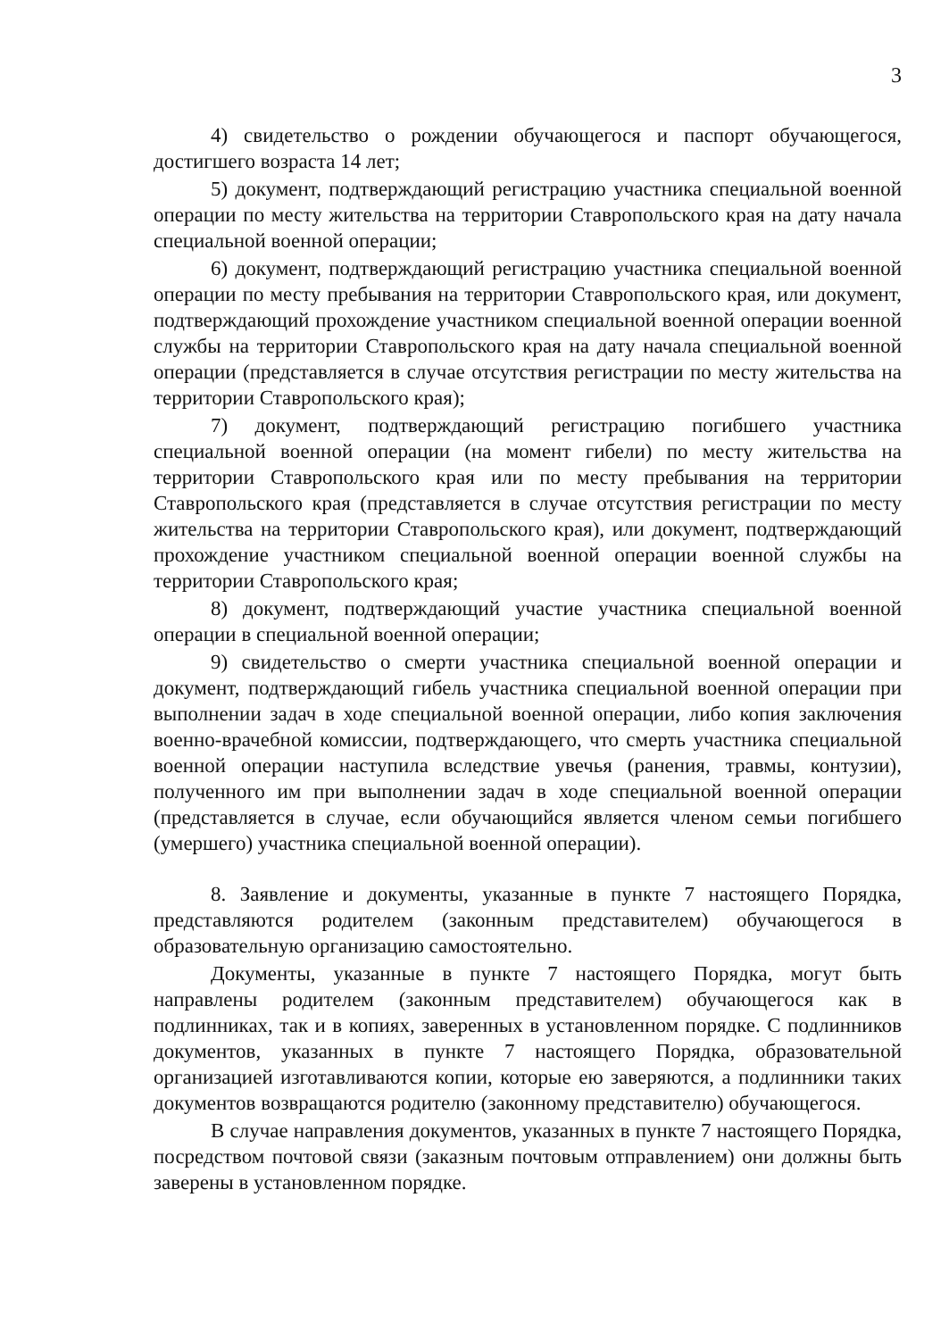3
4) свидетельство о рождении обучающегося и паспорт обучающегося, достигшего возраста 14 лет;
5) документ, подтверждающий регистрацию участника специальной военной операции по месту жительства на территории Ставропольского края на дату начала специальной военной операции;
6) документ, подтверждающий регистрацию участника специальной военной операции по месту пребывания на территории Ставропольского края, или документ, подтверждающий прохождение участником специальной военной операции военной службы на территории Ставропольского края на дату начала специальной военной операции (представляется в случае отсутствия регистрации по месту жительства на территории Ставропольского края);
7) документ, подтверждающий регистрацию погибшего участника специальной военной операции (на момент гибели) по месту жительства на территории Ставропольского края или по месту пребывания на территории Ставропольского края (представляется в случае отсутствия регистрации по месту жительства на территории Ставропольского края), или документ, подтверждающий прохождение участником специальной военной операции военной службы на территории Ставропольского края;
8) документ, подтверждающий участие участника специальной военной операции в специальной военной операции;
9) свидетельство о смерти участника специальной военной операции и документ, подтверждающий гибель участника специальной военной операции при выполнении задач в ходе специальной военной операции, либо копия заключения военно-врачебной комиссии, подтверждающего, что смерть участника специальной военной операции наступила вследствие увечья (ранения, травмы, контузии), полученного им при выполнении задач в ходе специальной военной операции (представляется в случае, если обучающийся является членом семьи погибшего (умершего) участника специальной военной операции).
8. Заявление и документы, указанные в пункте 7 настоящего Порядка, представляются родителем (законным представителем) обучающегося в образовательную организацию самостоятельно.
Документы, указанные в пункте 7 настоящего Порядка, могут быть направлены родителем (законным представителем) обучающегося как в подлинниках, так и в копиях, заверенных в установленном порядке. С подлинников документов, указанных в пункте 7 настоящего Порядка, образовательной организацией изготавливаются копии, которые ею заверяются, а подлинники таких документов возвращаются родителю (законному представителю) обучающегося.
В случае направления документов, указанных в пункте 7 настоящего Порядка, посредством почтовой связи (заказным почтовым отправлением) они должны быть заверены в установленном порядке.